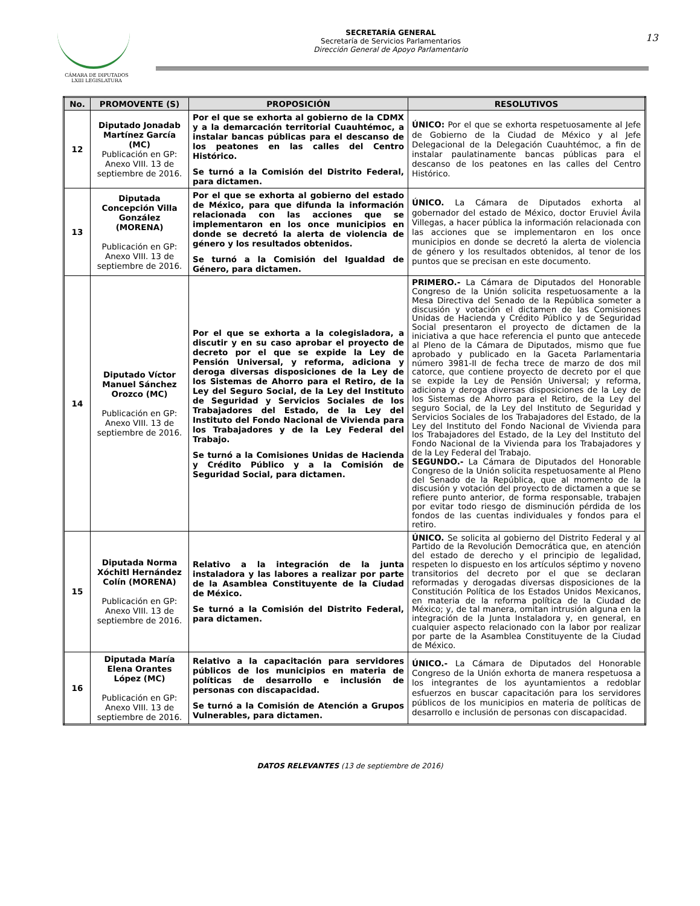CÁMARA DE DIPUTADOS
LXIII LEGISLATURA
SECRETARÍA GENERAL
Secretaría de Servicios Parlamentarios
Dirección General de Apoyo Parlamentario
13
| No. | PROMOVENTE (S) | PROPOSICIÓN | RESOLUTIVOS |
| --- | --- | --- | --- |
| 12 | Diputado Jonadab Martínez García (MC) Publicación en GP: Anexo VIII. 13 de septiembre de 2016. | Por el que se exhorta al gobierno de la CDMX y a la demarcación territorial Cuauhtémoc, a instalar bancas públicas para el descanso de los peatones en las calles del Centro Histórico. Se turnó a la Comisión del Distrito Federal, para dictamen. | ÚNICO: Por el que se exhorta respetuosamente al Jefe de Gobierno de la Ciudad de México y al Jefe Delegacional de la Delegación Cuauhtémoc, a fin de instalar paulatinamente bancas públicas para el descanso de los peatones en las calles del Centro Histórico. |
| 13 | Diputada Concepción Villa González (MORENA) Publicación en GP: Anexo VIII. 13 de septiembre de 2016. | Por el que se exhorta al gobierno del estado de México, para que difunda la información relacionada con las acciones que se implementaron en los once municipios en donde se decretó la alerta de violencia de género y los resultados obtenidos. Se turnó a la Comisión del Igualdad de Género, para dictamen. | ÚNICO. La Cámara de Diputados exhorta al gobernador del estado de México, doctor Eruviel Ávila Villegas, a hacer pública la información relacionada con las acciones que se implementaron en los once municipios en donde se decretó la alerta de violencia de género y los resultados obtenidos, al tenor de los puntos que se precisan en este documento. |
| 14 | Diputado Víctor Manuel Sánchez Orozco (MC) Publicación en GP: Anexo VIII. 13 de septiembre de 2016. | Por el que se exhorta a la colegisladora, a discutir y en su caso aprobar el proyecto de decreto por el que se expide la Ley de Pensión Universal, y reforma, adiciona y deroga diversas disposiciones de la Ley de los Sistemas de Ahorro para el Retiro, de la Ley del Seguro Social, de la Ley del Instituto de Seguridad y Servicios Sociales de los Trabajadores del Estado, de la Ley del Instituto del Fondo Nacional de Vivienda para los Trabajadores y de la Ley Federal del Trabajo. Se turnó a la Comisiones Unidas de Hacienda y Crédito Público y a la Comisión de Seguridad Social, para dictamen. | PRIMERO.- La Cámara de Diputados del Honorable Congreso de la Unión solicita respetuosamente a la Mesa Directiva del Senado de la República someter a discusión y votación el dictamen de las Comisiones Unidas de Hacienda y Crédito Público y de Seguridad Social presentaron el proyecto de dictamen de la iniciativa a que hace referencia el punto que antecede al Pleno de la Cámara de Diputados, mismo que fue aprobado y publicado en la Gaceta Parlamentaria número 3981-II de fecha trece de marzo de dos mil catorce, que contiene proyecto de decreto por el que se expide la Ley de Pensión Universal; y reforma, adiciona y deroga diversas disposiciones de la Ley de los Sistemas de Ahorro para el Retiro, de la Ley del seguro Social, de la Ley del Instituto de Seguridad y Servicios Sociales de los Trabajadores del Estado, de la Ley del Instituto del Fondo Nacional de Vivienda para los Trabajadores del Estado, de la Ley del Instituto del Fondo Nacional de la Vivienda para los Trabajadores y de la Ley Federal del Trabajo. SEGUNDO.- La Cámara de Diputados del Honorable Congreso de la Unión solicita respetuosamente al Pleno del Senado de la República, que al momento de la discusión y votación del proyecto de dictamen a que se refiere punto anterior, de forma responsable, trabajen por evitar todo riesgo de disminución pérdida de los fondos de las cuentas individuales y fondos para el retiro. |
| 15 | Diputada Norma Xóchitl Hernández Colín (MORENA) Publicación en GP: Anexo VIII. 13 de septiembre de 2016. | Relativo a la integración de la junta instaladora y las labores a realizar por parte de la Asamblea Constituyente de la Ciudad de México. Se turnó a la Comisión del Distrito Federal, para dictamen. | ÚNICO. Se solicita al gobierno del Distrito Federal y al Partido de la Revolución Democrática que, en atención del estado de derecho y el principio de legalidad, respeten lo dispuesto en los artículos séptimo y noveno transitorios del decreto por el que se declaran reformadas y derogadas diversas disposiciones de la Constitución Política de los Estados Unidos Mexicanos, en materia de la reforma política de la Ciudad de México; y, de tal manera, omitan intrusión alguna en la integración de la Junta Instaladora y, en general, en cualquier aspecto relacionado con la labor por realizar por parte de la Asamblea Constituyente de la Ciudad de México. |
| 16 | Diputada María Elena Orantes López (MC) Publicación en GP: Anexo VIII. 13 de septiembre de 2016. | Relativo a la capacitación para servidores públicos de los municipios en materia de políticas de desarrollo e inclusión de personas con discapacidad. Se turnó a la Comisión de Atención a Grupos Vulnerables, para dictamen. | ÚNICO.- La Cámara de Diputados del Honorable Congreso de la Unión exhorta de manera respetuosa a los integrantes de los ayuntamientos a redoblar esfuerzos en buscar capacitación para los servidores públicos de los municipios en materia de políticas de desarrollo e inclusión de personas con discapacidad. |
DATOS RELEVANTES (13 de septiembre de 2016)